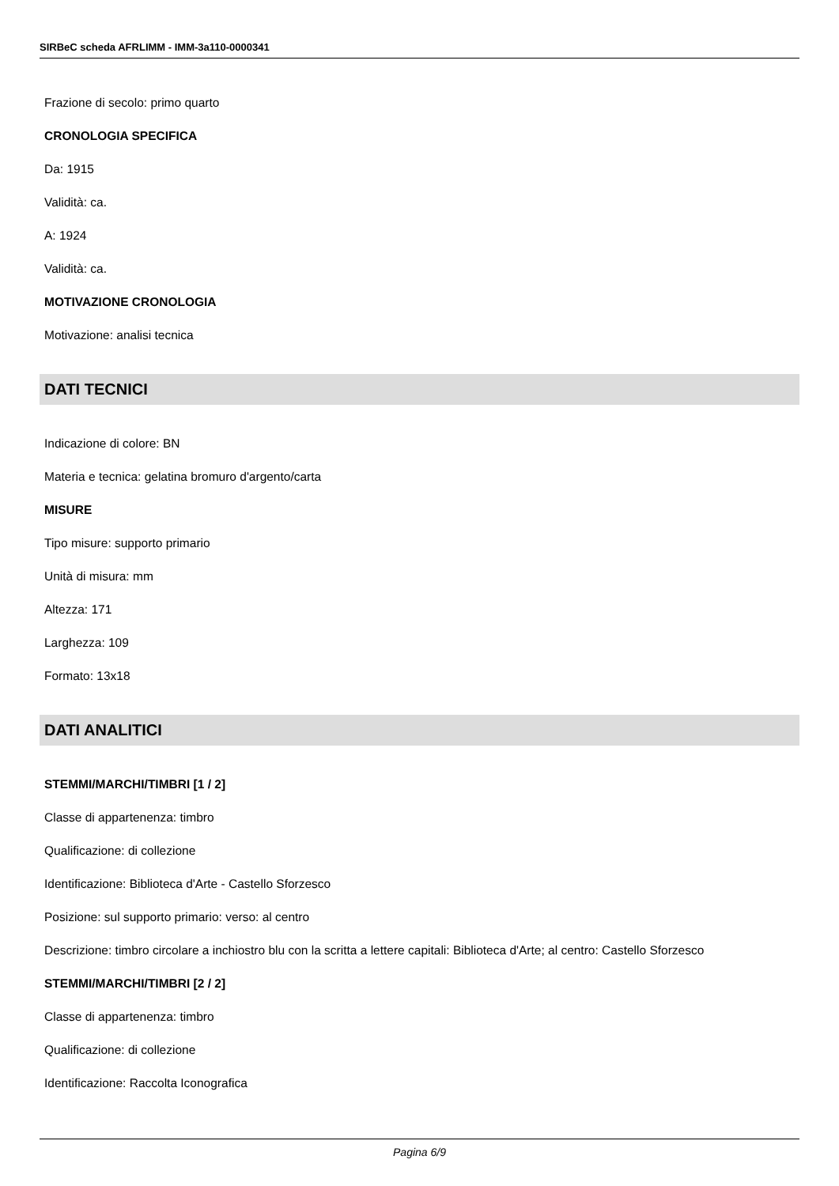SIRBeC scheda AFRLIMM - IMM-3a110-0000341
Frazione di secolo: primo quarto
CRONOLOGIA SPECIFICA
Da: 1915
Validità: ca.
A: 1924
Validità: ca.
MOTIVAZIONE CRONOLOGIA
Motivazione: analisi tecnica
DATI TECNICI
Indicazione di colore: BN
Materia e tecnica: gelatina bromuro d'argento/carta
MISURE
Tipo misure: supporto primario
Unità di misura: mm
Altezza: 171
Larghezza: 109
Formato: 13x18
DATI ANALITICI
STEMMI/MARCHI/TIMBRI [1 / 2]
Classe di appartenenza: timbro
Qualificazione: di collezione
Identificazione: Biblioteca d'Arte - Castello Sforzesco
Posizione: sul supporto primario: verso: al centro
Descrizione: timbro circolare a inchiostro blu con la scritta a lettere capitali: Biblioteca d'Arte; al centro: Castello Sforzesco
STEMMI/MARCHI/TIMBRI [2 / 2]
Classe di appartenenza: timbro
Qualificazione: di collezione
Identificazione: Raccolta Iconografica
Pagina 6/9